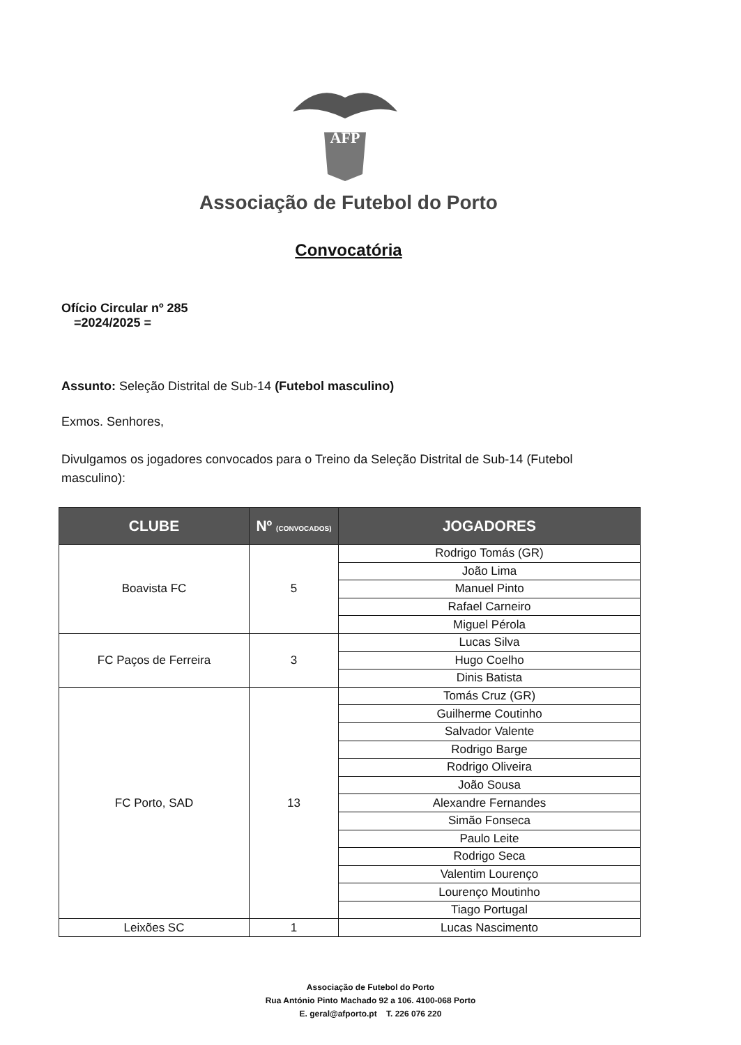AFP
Associação de Futebol do Porto
Convocatória
Ofício Circular nº 285
=2024/2025 =
Assunto: Seleção Distrital de Sub-14 (Futebol masculino)
Exmos. Senhores,
Divulgamos os jogadores convocados para o Treino da Seleção Distrital de Sub-14 (Futebol masculino):
| CLUBE | Nº (CONVOCADOS) | JOGADORES |
| --- | --- | --- |
| Boavista FC | 5 | Rodrigo Tomás (GR) |
| | | João Lima |
| | | Manuel Pinto |
| | | Rafael Carneiro |
| | | Miguel Pérola |
| FC Paços de Ferreira | 3 | Lucas Silva |
| | | Hugo Coelho |
| | | Dinis Batista |
| FC Porto, SAD | 13 | Tomás Cruz (GR) |
| | | Guilherme Coutinho |
| | | Salvador Valente |
| | | Rodrigo Barge |
| | | Rodrigo Oliveira |
| | | João Sousa |
| | | Alexandre Fernandes |
| | | Simão Fonseca |
| | | Paulo Leite |
| | | Rodrigo Seca |
| | | Valentim Lourenço |
| | | Lourenço Moutinho |
| | | Tiago Portugal |
| Leixões SC | 1 | Lucas Nascimento |
Associação de Futebol do Porto
Rua António Pinto Machado 92 a 106. 4100-068 Porto
E. geral@afporto.pt T. 226 076 220